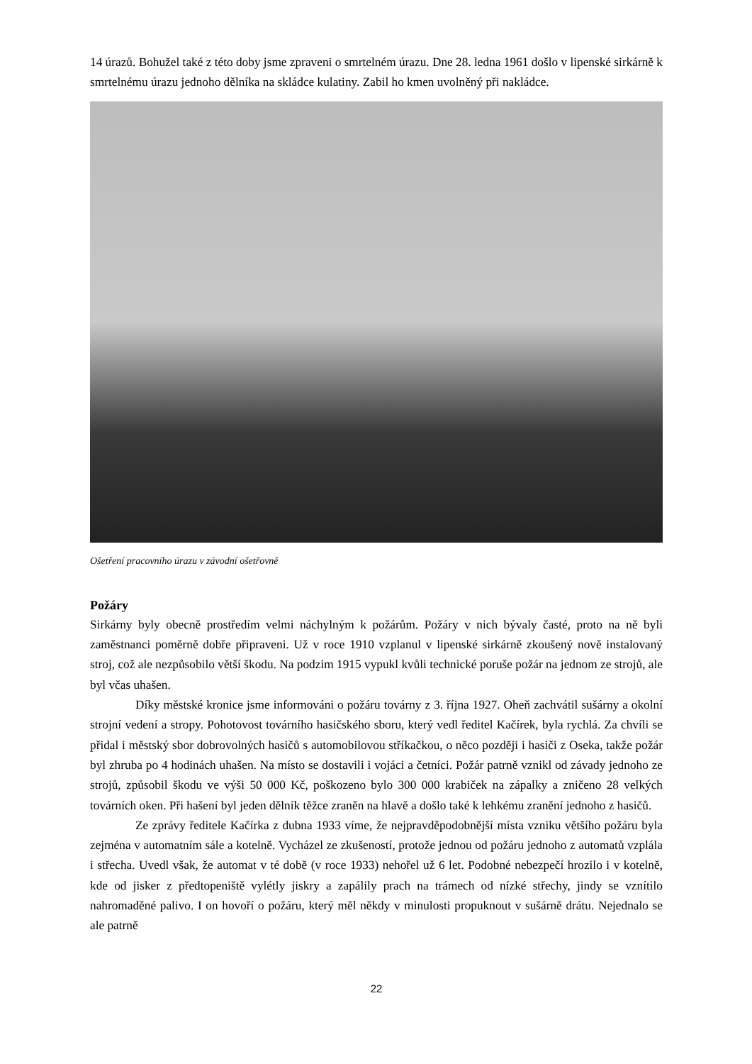14 úrazů. Bohužel také z této doby jsme zpraveni o smrtelném úrazu. Dne 28. ledna 1961 došlo v lipenské sirkárně k smrtelnému úrazu jednoho dělníka na skládce kulatiny. Zabil ho kmen uvolněný při nakládce.
Ošetření pracovního úrazu v závodní ošetřovně
Požáry
Sirkárny byly obecně prostředím velmi náchylným k požárům. Požáry v nich bývaly časté, proto na ně byli zaměstnanci poměrně dobře připraveni. Už v roce 1910 vzplanul v lipenské sirkárně zkoušený nově instalovaný stroj, což ale nezpůsobilo větší škodu. Na podzim 1915 vypukl kvůli technické poruše požár na jednom ze strojů, ale byl včas uhašen.
Díky městské kronice jsme informováni o požáru továrny z 3. října 1927. Oheň zachvátil sušárny a okolní strojní vedení a stropy. Pohotovost továrního hasičského sboru, který vedl ředitel Kačírek, byla rychlá. Za chvíli se přidal i městský sbor dobrovolných hasičů s automobilovou stříkačkou, o něco později i hasiči z Oseka, takže požár byl zhruba po 4 hodinách uhašen. Na místo se dostavili i vojáci a četníci. Požár patrně vznikl od závady jednoho ze strojů, způsobil škodu ve výši 50 000 Kč, poškozeno bylo 300 000 krabiček na zápalky a zničeno 28 velkých továrních oken. Při hašení byl jeden dělník těžce zraněn na hlavě a došlo také k lehkému zranění jednoho z hasičů.
Ze zprávy ředitele Kačírka z dubna 1933 víme, že nejpravděpodobnější místa vzniku většího požáru byla zejména v automatním sále a kotelně. Vycházel ze zkušeností, protože jednou od požáru jednoho z automatů vzplála i střecha. Uvedl však, že automat v té době (v roce 1933) nehořel už 6 let. Podobné nebezpečí hrozilo i v kotelně, kde od jisker z předtopeniště vylétly jiskry a zapálily prach na trámech od nízké střechy, jindy se vznítilo nahromaděné palivo. I on hovoří o požáru, který měl někdy v minulosti propuknout v sušárně drátu. Nejednalo se ale patrně
22